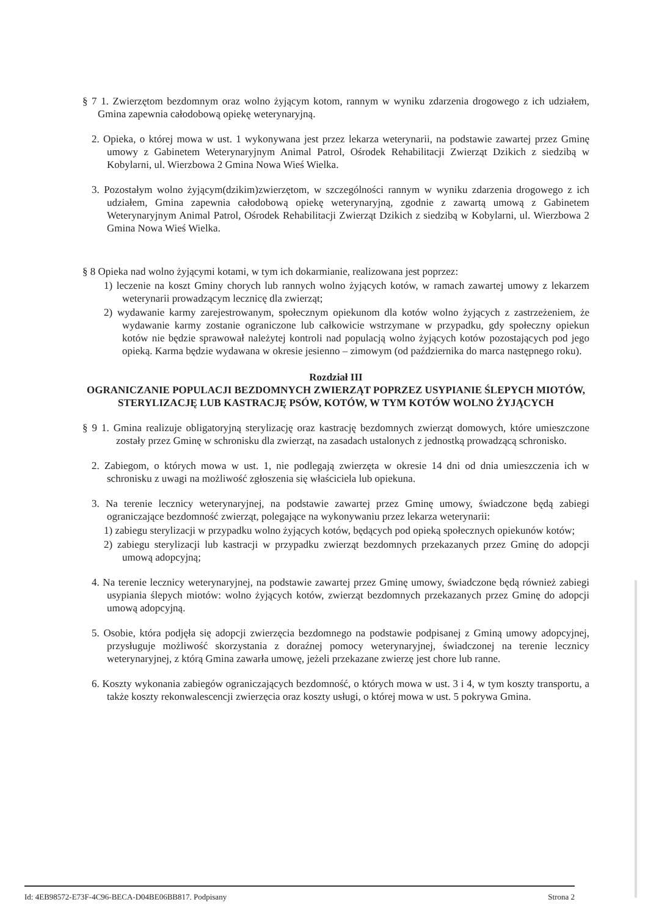§ 7 1. Zwierzętom bezdomnym oraz wolno żyjącym kotom, rannym w wyniku zdarzenia drogowego z ich udziałem, Gmina zapewnia całodobową opiekę weterynaryjną.
2. Opieka, o której mowa w ust. 1 wykonywana jest przez lekarza weterynarii, na podstawie zawartej przez Gminę umowy z Gabinetem Weterynaryjnym Animal Patrol, Ośrodek Rehabilitacji Zwierząt Dzikich z siedzibą w Kobylarni, ul. Wierzbowa 2 Gmina Nowa Wieś Wielka.
3. Pozostałym wolno żyjącym(dzikim)zwierzętom, w szczególności rannym w wyniku zdarzenia drogowego z ich udziałem, Gmina zapewnia całodobową opiekę weterynaryjną, zgodnie z zawartą umową z Gabinetem Weterynaryjnym Animal Patrol, Ośrodek Rehabilitacji Zwierząt Dzikich z siedzibą w Kobylarni, ul. Wierzbowa 2 Gmina Nowa Wieś Wielka.
§ 8 Opieka nad wolno żyjącymi kotami, w tym ich dokarmianie, realizowana jest poprzez:
1) leczenie na koszt Gminy chorych lub rannych wolno żyjących kotów, w ramach zawartej umowy z lekarzem weterynarii prowadzącym lecznicę dla zwierząt;
2) wydawanie karmy zarejestrowanym, społecznym opiekunom dla kotów wolno żyjących z zastrzeżeniem, że wydawanie karmy zostanie ograniczone lub całkowicie wstrzymane w przypadku, gdy społeczny opiekun kotów nie będzie sprawował należytej kontroli nad populacją wolno żyjących kotów pozostających pod jego opieką. Karma będzie wydawana w okresie jesienno – zimowym (od października do marca następnego roku).
Rozdział III
OGRANICZANIE POPULACJI BEZDOMNYCH ZWIERZĄT POPRZEZ USYPIANIE ŚLEPYCH MIOTÓW, STERYLIZACJĘ LUB KASTRACJĘ PSÓW, KOTÓW, W TYM KOTÓW WOLNO ŻYJĄCYCH
§ 9 1. Gmina realizuje obligatoryjną sterylizację oraz kastrację bezdomnych zwierząt domowych, które umieszczone zostały przez Gminę w schronisku dla zwierząt, na zasadach ustalonych z jednostką prowadzącą schronisko.
2. Zabiegom, o których mowa w ust. 1, nie podlegają zwierzęta w okresie 14 dni od dnia umieszczenia ich w schronisku z uwagi na możliwość zgłoszenia się właściciela lub opiekuna.
3. Na terenie lecznicy weterynaryjnej, na podstawie zawartej przez Gminę umowy, świadczone będą zabiegi ograniczające bezdomność zwierząt, polegające na wykonywaniu przez lekarza weterynarii:
1) zabiegu sterylizacji w przypadku wolno żyjących kotów, będących pod opieką społecznych opiekunów kotów;
2) zabiegu sterylizacji lub kastracji w przypadku zwierząt bezdomnych przekazanych przez Gminę do adopcji umową adopcyjną;
4. Na terenie lecznicy weterynaryjnej, na podstawie zawartej przez Gminę umowy, świadczone będą również zabiegi usypiania ślepych miotów: wolno żyjących kotów, zwierząt bezdomnych przekazanych przez Gminę do adopcji umową adopcyjną.
5. Osobie, która podjęła się adopcji zwierzęcia bezdomnego na podstawie podpisanej z Gminą umowy adopcyjnej, przysługuje możliwość skorzystania z doraźnej pomocy weterynaryjnej, świadczonej na terenie lecznicy weterynaryjnej, z którą Gmina zawarła umowę, jeżeli przekazane zwierzę jest chore lub ranne.
6. Koszty wykonania zabiegów ograniczających bezdomność, o których mowa w ust. 3 i 4, w tym koszty transportu, a także koszty rekonwalescencji zwierzęcia oraz koszty usługi, o której mowa w ust. 5 pokrywa Gmina.
Id: 4EB98572-E73F-4C96-BECA-D04BE06BB817. Podpisany Strona 2